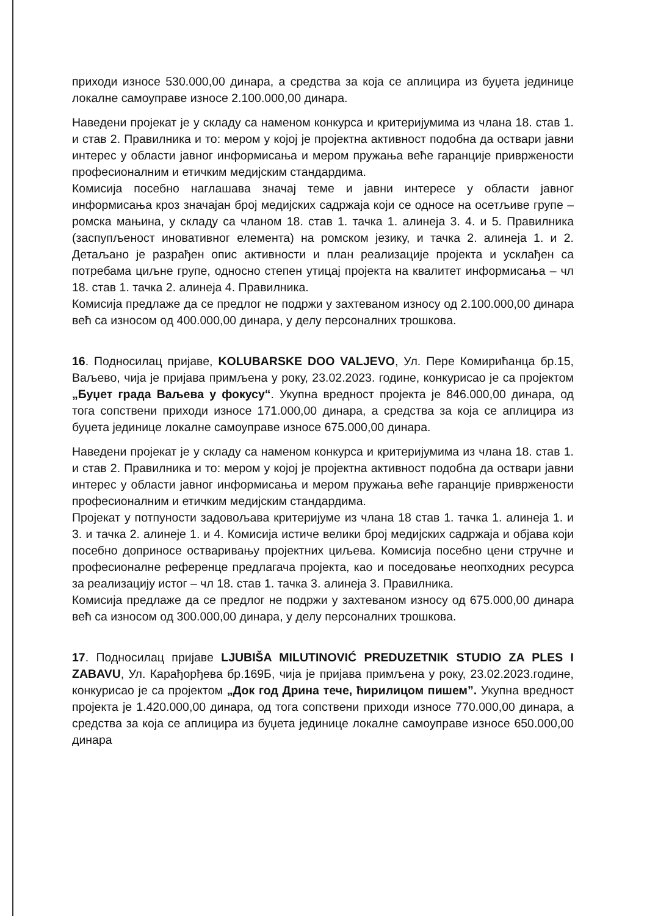приходи износе 530.000,00 динара, а средства за која се аплицира из буџета јединице локалне самоуправе износе 2.100.000,00 динара.
Наведени пројекат је у складу са наменом конкурса и критеријумима из члана 18. став 1. и став 2. Правилника и то: мером у којој је пројектна активност подобна да оствари јавни интерес у области јавног информисања и мером пружања веће гаранције привржености професионалним и етичким медијским стандардима.
Комисија посебно наглашава значај теме и јавни интересе у области јавног информисања кроз значајан број медијских садржаја који се односе на осетљиве групе – ромска мањина, у складу са чланом 18. став 1. тачка 1. алинеја 3. 4. и 5. Правилника (заспупљеност иновативног елемента) на ромском језику, и тачка 2. алинеја 1. и 2. Детаљано је разрађен опис активности и план реализације пројекта и усклађен са потребама циљне групе, односно степен утицај пројекта на квалитет информисања – чл 18. став 1. тачка 2. алинеја 4. Правилника.
Комисија предлаже да се предлог не подржи у захтеваном износу од 2.100.000,00 динара већ са износом од 400.000,00 динара, у делу персоналних трошкова.
16. Подносилац пријаве, KOLUBARSKE DOO VALJEVO, Ул. Пере Комирићанца бр.15, Ваљево, чија је пријава примљена у року, 23.02.2023. године, конкурисао је са пројектом „Буџет града Ваљева у фокусу“. Укупна вредност пројекта је 846.000,00 динара, од тога сопствени приходи износе 171.000,00 динара, а средства за која се аплицира из буџета јединице локалне самоуправе износе 675.000,00 динара.
Наведени пројекат је у складу са наменом конкурса и критеријумима из члана 18. став 1. и став 2. Правилника и то: мером у којој је пројектна активност подобна да оствари јавни интерес у области јавног информисања и мером пружања веће гаранције привржености професионалним и етичким медијским стандардима.
Пројекат у потпуности задовољава критеријуме из члана 18 став 1. тачка 1. алинеја 1. и 3. и тачка 2. алинеје 1. и 4. Комисија истиче велики број медијских садржаја и објава који посебно доприносе остваривању пројектних циљева. Комисија посебно цени стручне и професионалне референце предлагача пројекта, као и поседовање неопходних ресурса за реализацију истог – чл 18. став 1. тачка 3. алинеја 3. Правилника.
Комисија предлаже да се предлог не подржи у захтеваном износу од 675.000,00 динара већ са износом од 300.000,00 динара, у делу персоналних трошкова.
17. Подносилац пријаве LJUBIŠA MILUTINOVIĆ PREDUZETNIK STUDIO ZA PLES I ZABAVU, Ул. Карађорђева бр.169Б, чија је пријава примљена у року, 23.02.2023.године, конкурисао је са пројектом „Док год Дрина тече, ћирилицом пишем”. Укупна вредност пројекта је 1.420.000,00 динара, од тога сопствени приходи износе 770.000,00 динара, а средства за која се аплицира из буџета јединице локалне самоуправе износе 650.000,00 динара